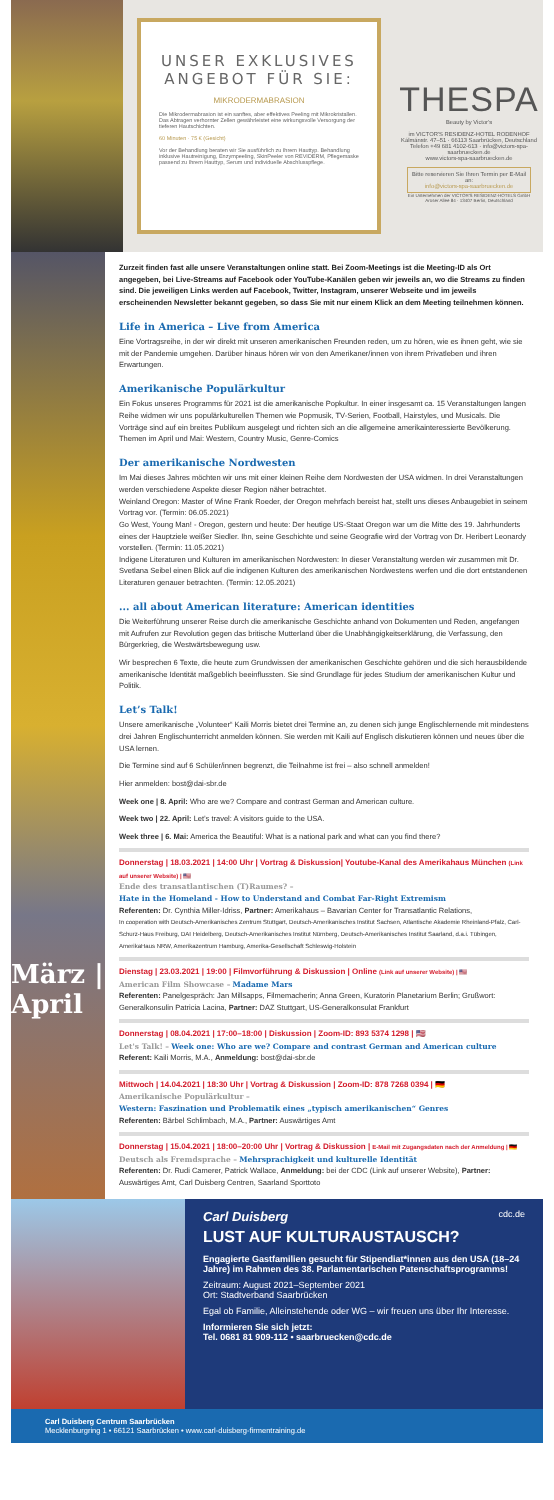UNSER EXKLUSIVES ANGEBOT FÜR SIE:
MIKRODERMABRASION
Die Mikrodermabrasion ist ein sanftes, aber effektives Peeling mit Mikrokristallen. Das Abtragen verhornter Zellen gewährleistet eine wirkungsvolle Versorgung der tieferen Hautschichten.
60 Minuten · 75 € (Gesicht)
Vor der Behandlung beraten wir Sie ausführlich zu Ihrem Hauttyp. Behandlung inklusive Hautreinigung, Enzympeeling, SkinPeeler von REVIDERM, Pflegemaske passend zu Ihrem Hauttyp, Serum und individuelle Abschlusspflege.
THESPA
Beauty by Victor's
im VICTOR'S RESIDENZ-HOTEL RODENHOF
Kálmánstr. 47–51 · 66113 Saarbrücken, Deutschland
Telefon +49 681 4102-613 · info@victors-spa-saarbruecken.de
www.victors-spa-saarbruecken.de
Bitte reservieren Sie Ihren Termin per E-Mail an:
info@victors-spa-saarbruecken.de
Ein Unternehmen der VICTOR'S RESIDENZ-HOTELS GmbH
Aroser Allee 84 · 13407 Berlin, Deutschland
März | April
Zurzeit finden fast alle unsere Veranstaltungen online statt. Bei Zoom-Meetings ist die Meeting-ID als Ort angegeben, bei Live-Streams auf Facebook oder YouTube-Kanälen geben wir jeweils an, wo die Streams zu finden sind. Die jeweiligen Links werden auf Facebook, Twitter, Instagram, unserer Webseite und im jeweils erscheinenden Newsletter bekannt gegeben, so dass Sie mit nur einem Klick an dem Meeting teilnehmen können.
Life in America – Live from America
Eine Vortragsreihe, in der wir direkt mit unseren amerikanischen Freunden reden, um zu hören, wie es ihnen geht, wie sie mit der Pandemie umgehen. Darüber hinaus hören wir von den Amerikaner/innen von ihrem Privatleben und ihren Erwartungen.
Amerikanische Populärkultur
Ein Fokus unseres Programms für 2021 ist die amerikanische Popkultur. In einer insgesamt ca. 15 Veranstaltungen langen Reihe widmen wir uns populärkulturellen Themen wie Popmusik, TV-Serien, Football, Hairstyles, und Musicals. Die Vorträge sind auf ein breites Publikum ausgelegt und richten sich an die allgemeine amerikainteressierte Bevölkerung. Themen im April und Mai: Western, Country Music, Genre-Comics
Der amerikanische Nordwesten
Im Mai dieses Jahres möchten wir uns mit einer kleinen Reihe dem Nordwesten der USA widmen. In drei Veranstaltungen werden verschiedene Aspekte dieser Region näher betrachtet.
Weinland Oregon: Master of Wine Frank Roeder, der Oregon mehrfach bereist hat, stellt uns dieses Anbaugebiet in seinem Vortrag vor. (Termin: 06.05.2021)
Go West, Young Man! - Oregon, gestern und heute: Der heutige US-Staat Oregon war um die Mitte des 19. Jahrhunderts eines der Hauptziele weißer Siedler. Ihn, seine Geschichte und seine Geografie wird der Vortrag von Dr. Heribert Leonardy vorstellen. (Termin: 11.05.2021)
Indigene Literaturen und Kulturen im amerikanischen Nordwesten: In dieser Veranstaltung werden wir zusammen mit Dr. Svetlana Seibel einen Blick auf die indigenen Kulturen des amerikanischen Nordwestens werfen und die dort entstandenen Literaturen genauer betrachten. (Termin: 12.05.2021)
... all about American literature: American identities
Die Weiterführung unserer Reise durch die amerikanische Geschichte anhand von Dokumenten und Reden, angefangen mit Aufrufen zur Revolution gegen das britische Mutterland über die Unabhängigkeitserklärung, die Verfassung, den Bürgerkrieg, die Westwärtsbewegung usw.
Wir besprechen 6 Texte, die heute zum Grundwissen der amerikanischen Geschichte gehören und die sich herausbildende amerikanische Identität maßgeblich beeinflussten. Sie sind Grundlage für jedes Studium der amerikanischen Kultur und Politik.
Let’s Talk!
Unsere amerikanische „Volunteer“ Kaili Morris bietet drei Termine an, zu denen sich junge Englischlernende mit mindestens drei Jahren Englischunterricht anmelden können. Sie werden mit Kaili auf Englisch diskutieren können und neues über die USA lernen.
Die Termine sind auf 6 Schüler/innen begrenzt, die Teilnahme ist frei – also schnell anmelden!
Hier anmelden: bost@dai-sbr.de
Week one | 8. April: Who are we? Compare and contrast German and American culture.
Week two | 22. April: Let’s travel: A visitors guide to the USA.
Week three | 6. Mai: America the Beautiful: What is a national park and what can you find there?
Donnerstag | 18.03.2021 | 14:00 Uhr | Vortrag & Diskussion| Youtube-Kanal des Amerikahaus München (Link auf unserer Website) | 🇺🇸
Ende des transatlantischen (T)Raumes? –
Hate in the Homeland - How to Understand and Combat Far-Right Extremism
Referenten: Dr. Cynthia Miller-Idriss, Partner: Amerikahaus – Bavarian Center for Transatlantic Relations,
In cooperation with Deutsch-Amerikanisches Zentrum Stuttgart, Deutsch-Amerikanisches Institut Sachsen, Atlantische Akademie Rheinland-Pfalz, Carl-Schurz-Haus Freiburg, DAI Heidelberg, Deutsch-Amerikanisches Institut Nürnberg, Deutsch-Amerikanisches Institut Saarland, d.a.i. Tübingen, AmerikaHaus NRW, Amerikazentrum Hamburg, Amerika-Gesellschaft Schleswig-Holstein
Dienstag | 23.03.2021 | 19:00 | Filmvorführung & Diskussion | Online (Link auf unserer Website) | 🇺🇸
American Film Showcase – Madame Mars
Referenten: Panelgespräch: Jan Millsapps, Filmemacherin; Anna Green, Kuratorin Planetarium Berlin; Grußwort: Generalkonsulin Patricia Lacina, Partner: DAZ Stuttgart, US-Generalkonsulat Frankfurt
Donnerstag | 08.04.2021 | 17:00–18:00 | Diskussion | Zoom-ID: 893 5374 1298 | 🇺🇸
Let's Talk! – Week one: Who are we? Compare and contrast German and American culture
Referent: Kaili Morris, M.A., Anmeldung: bost@dai-sbr.de
Mittwoch | 14.04.2021 | 18:30 Uhr | Vortrag & Diskussion | Zoom-ID: 878 7268 0394 | 🇩🇪
Amerikanische Populärkultur –
Western: Faszination und Problematik eines „typisch amerikanischen“ Genres
Referenten: Bärbel Schlimbach, M.A., Partner: Auswärtiges Amt
Donnerstag | 15.04.2021 | 18:00–20:00 Uhr | Vortrag & Diskussion | E-Mail mit Zugangsdaten nach der Anmeldung | 🇩🇪
Deutsch als Fremdsprache – Mehrsprachigkeit und kulturelle Identität
Referenten: Dr. Rudi Camerer, Patrick Wallace, Anmeldung: bei der CDC (Link auf unserer Website), Partner: Auswärtiges Amt, Carl Duisberg Centren, Saarland Sporttoto
Carl Duisberg cdc.de
LUST AUF KULTURAUSTAUSCH?
Engagierte Gastfamilien gesucht für Stipendiat*innen aus den USA (18–24 Jahre) im Rahmen des 38. Parlamentarischen Patenschaftsprogramms!
Zeitraum: August 2021–September 2021
Ort: Stadtverband Saarbrücken
Egal ob Familie, Alleinstehende oder WG – wir freuen uns über Ihr Interesse.
Informieren Sie sich jetzt:
Tel. 0681 81 909-112 • saarbruecken@cdc.de
Carl Duisberg Centrum Saarbrücken
Mecklenburgring 1 • 66121 Saarbrücken • www.carl-duisberg-firmentraining.de